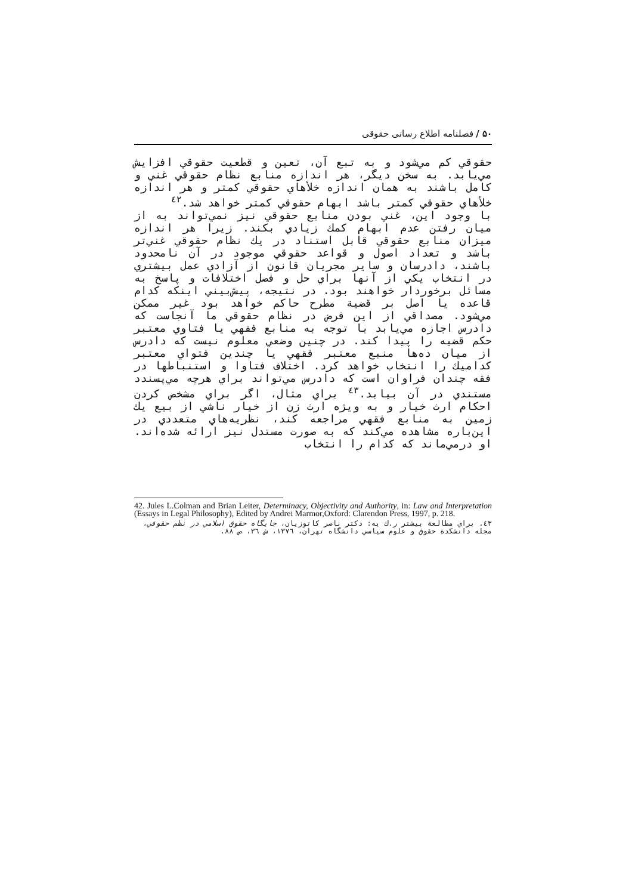۵۰ / فصلنامه اطلاع رسانی حقوقی
حقوقي كم مي‌شود و به تبع آن، تعين و قطعيت حقوقي افزايش مي‌يابد. به سخن ديگر، هر اندازه منابع نظام حقوقي غني و كامل باشند به همان اندازه خلأهاي حقوقي كمتر و هر اندازه خلأهاي حقوقي كمتر باشد ابهام حقوقي كمتر خواهد شد.<sup>٤٢</sup>
با وجود اين، غني بودن منابع حقوقي نيز نمي‌تواند به از ميان رفتن عدم ابهام كمك زيادي بكند. زيرا هر اندازه ميزان منابع حقوقي قابل استناد در يك نظام حقوقي غني‌تر باشد و تعداد اصول و قواعد حقوقي موجود در آن نامحدود باشند، دادرسان و ساير مجريان قانون از آزادي عمل بيشتري در انتخاب يكي از آنها براي حل و فصل اختلافات و پاسخ به مسائل برخوردار خواهند بود. در نتيجه، پيش‌بيني اينكه كدام قاعده يا اصل بر قضية مطرح حاكم خواهد بود غير ممكن مي‌شود. مصداقي از اين فرض در نظام حقوقي ما آنجاست كه دادرس اجازه مي‌يابد با توجه به منابع فقهي يا فتاوي معتبر حكم قضيه را پيدا كند. در چنين وضعي معلوم نيست كه دادرس از ميان ده‌ها منبع معتبر فقهي يا چندين فتواي معتبر كداميك را انتخاب خواهد كرد. اختلاف فتاوا و استنباطها در فقه چندان فراوان است كه دادرس مي‌تواند براي هرچه مي‌پسندد مستندي در آن بيابد.<sup>٤٣</sup> براي مثال، اگر براي مشخص كردن احكام ارث خيار و به ويژه ارث زن از خيار ناشي از بيع يك زمين به منابع فقهي مراجعه كند، نظريه‌هاي متعددي در اين‌باره مشاهده مي‌كند كه به صورت مستدل نيز ارائه شده‌اند. او درمي‌ماند كه كدام را انتخاب
42. Jules L.Colman and Brian Leiter, Determinacy, Objectivity and Authority, in: Law and Interpretation (Essays in Legal Philosophy), Edited by Andrei Marmor,Oxford: Clarendon Press, 1997, p. 218.
٤٣. براي مطالعة بيشتر ر.ك به: دكتر ناصر كاتوزيان، جايگاه حقوق اسلامي در نظم حقوقي، مجله دانشكدة حقوق و علوم سياسي دانشگاه تهران، ١٣٧٦، ش ٣٦، ص ٨٨.